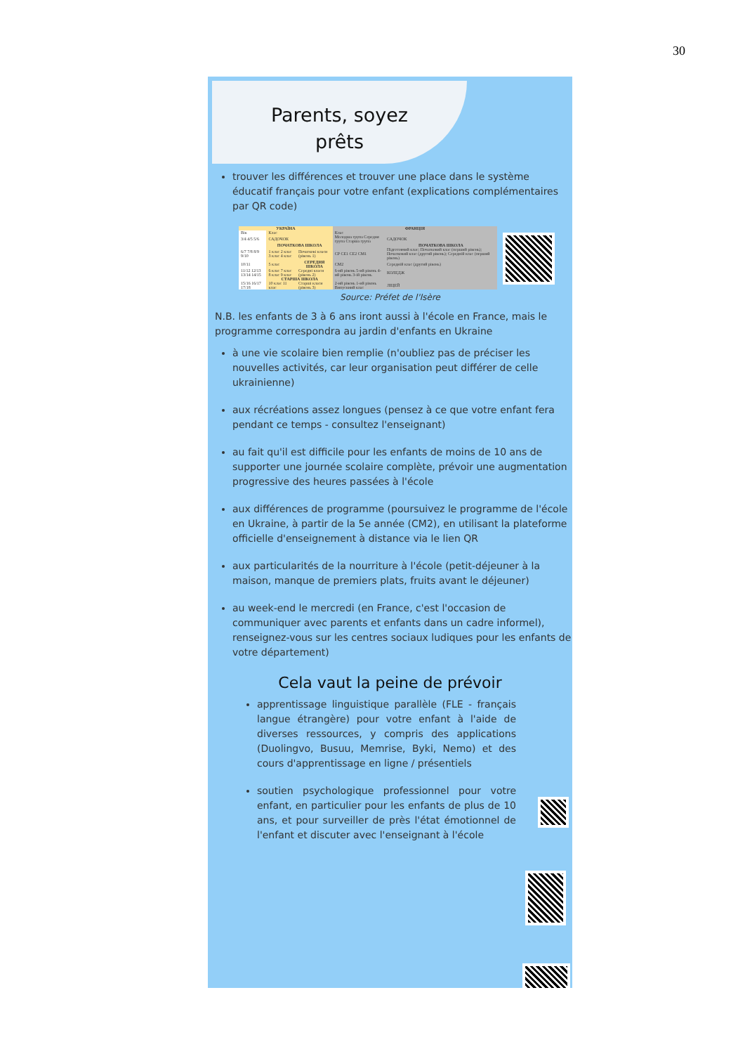30
Parents, soyez
prêts
trouver les différences et trouver une place dans le système éducatif français pour votre enfant (explications complémentaires par QR code)
| УКРАЇНА | | | ФРАНЦІЯ | |
| --- | --- | --- | --- | --- |
| Вік | Клас | | Клас | |
| 3/4 4/5 5/6 | САДОЧОК | | Молодша група Середня група Старша група | САДОЧОК |
| | ПОЧАТКОВА ШКОЛА | | | ПОЧАТКОВА ШКОЛА |
| 6/7 7/8 8/9 9/10 | 1 клас 2 клас 3 клас 4 клас | Початкові класи (рівень 1) | CP CE1 CE2 CM1 | Підготовчий клас; Початковий клас (перший рівень); Початковий клас (другий рівень); Середній клас (перший рівень) |
| 10/11 | 5 клас | СЕРЕДНЯ ШКОЛА | CM2 | Середній клас (другий рівень) |
| 11/12 12/13 13/14 14/15 | 6 клас 7 клас 8 клас 9 клас | Середні класи (рівень 2) | 6-ий рівень 5-ий рівень 4-ий рівень 3-ій рівень | КОЛЕДЖ |
| | СТАРША ШКОЛА | | | |
| 15/16 16/17 17/18 | 10 клас 11 клас | Старші класи (рівень 3) | 2-ий рівень 1-ий рівень Випускний клас | ЛІЦЕЙ |
Source: Préfet de l'Isère
N.B. les enfants de 3 à 6 ans iront aussi à l'école en France, mais le programme correspondra au jardin d'enfants en Ukraine
à une vie scolaire bien remplie (n'oubliez pas de préciser les nouvelles activités, car leur organisation peut différer de celle ukrainienne)
aux récréations assez longues (pensez à ce que votre enfant fera pendant ce temps - consultez l'enseignant)
au fait qu'il est difficile pour les enfants de moins de 10 ans de supporter une journée scolaire complète, prévoir une augmentation progressive des heures passées à l'école
aux différences de programme (poursuivez le programme de l'école en Ukraine, à partir de la 5e année (CM2), en utilisant la plateforme officielle d'enseignement à distance via le lien QR
aux particularités de la nourriture à l'école (petit-déjeuner à la maison, manque de premiers plats, fruits avant le déjeuner)
au week-end le mercredi (en France, c'est l'occasion de communiquer avec parents et enfants dans un cadre informel), renseignez-vous sur les centres sociaux ludiques pour les enfants de votre département)
Cela vaut la peine de prévoir
apprentissage linguistique parallèle (FLE - français langue étrangère) pour votre enfant à l'aide de diverses ressources, y compris des applications (Duolingvo, Busuu, Memrise, Byki, Nemo) et des cours d'apprentissage en ligne / présentiels
soutien psychologique professionnel pour votre enfant, en particulier pour les enfants de plus de 10 ans, et pour surveiller de près l'état émotionnel de l'enfant et discuter avec l'enseignant à l'école